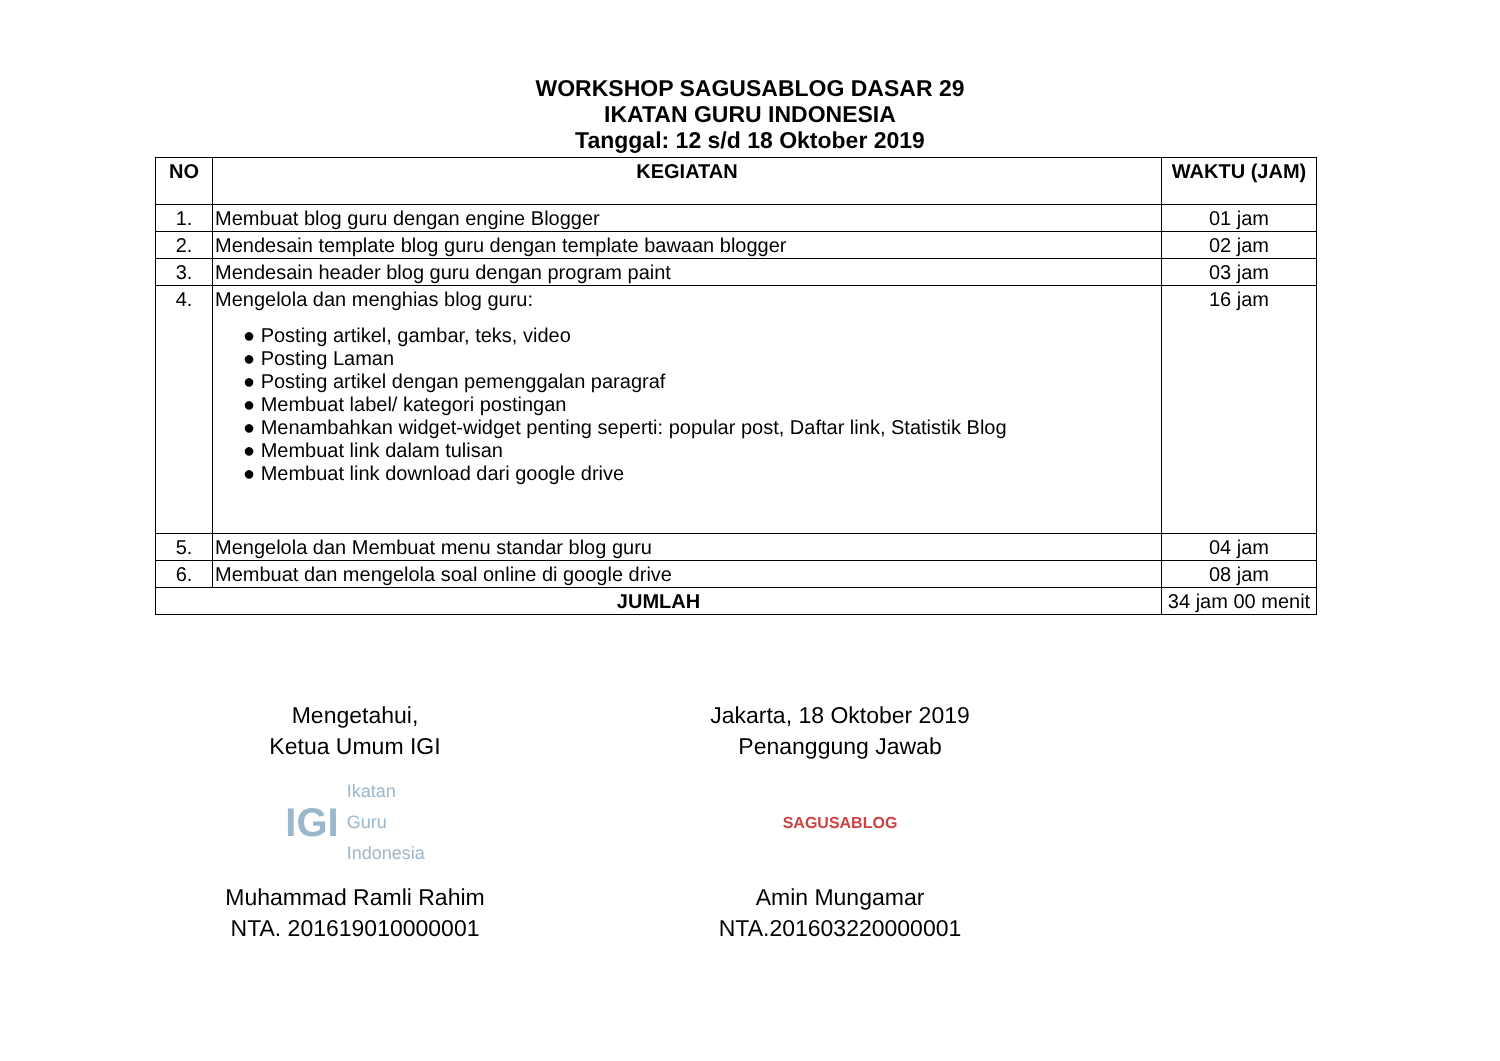WORKSHOP SAGUSABLOG DASAR 29
IKATAN GURU INDONESIA
Tanggal: 12 s/d 18 Oktober 2019
| NO | KEGIATAN | WAKTU (JAM) |
| --- | --- | --- |
| 1. | Membuat blog guru dengan engine Blogger | 01 jam |
| 2. | Mendesain template blog guru dengan template bawaan blogger | 02 jam |
| 3. | Mendesain header blog guru dengan program paint | 03 jam |
| 4. | Mengelola dan menghias blog guru: ● Posting artikel, gambar, teks, video ● Posting Laman ● Posting artikel dengan pemenggalan paragraf ● Membuat label/ kategori postingan ● Menambahkan widget-widget penting seperti: popular post, Daftar link, Statistik Blog ● Membuat link dalam tulisan ● Membuat link download dari google drive | 16 jam |
| 5. | Mengelola dan Membuat menu standar blog guru | 04 jam |
| 6. | Membuat dan mengelola soal online di google drive | 08 jam |
| JUMLAH | | 34 jam 00 menit |
Mengetahui,
Ketua Umum IGI
IGI Ikatan
Guru
Indonesia
Muhammad Ramli Rahim
NTA. 201619010000001
Jakarta, 18 Oktober 2019
Penanggung Jawab
SAGUSABLOG
Amin Mungamar
NTA.201603220000001